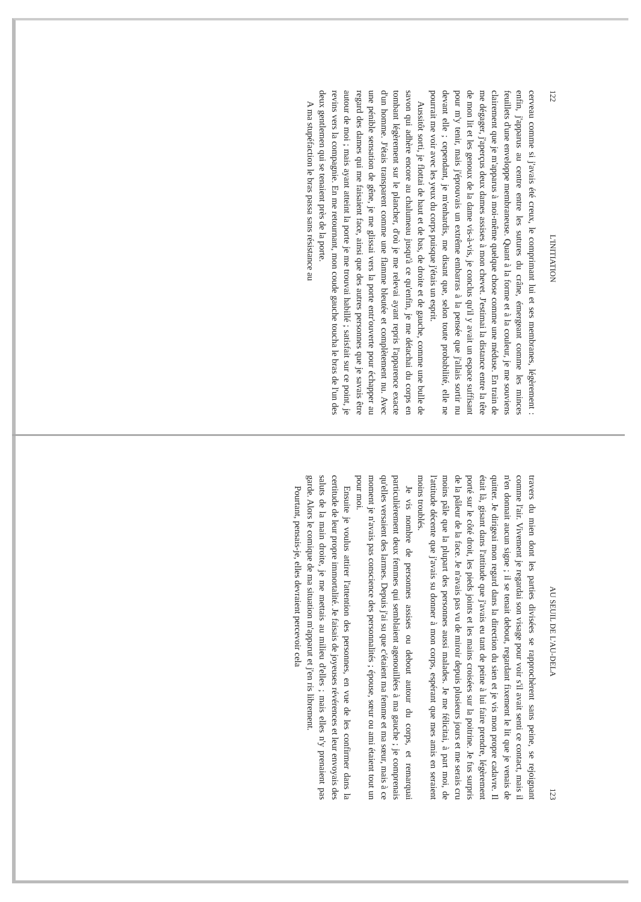122 L'INITIATION
cerveau comme si j'avais été creux, le comprimant lui et ses membranes, légèrement : enfin, j'apparus au centre entre les sutures du crâne, émergeant comme les minces feuillets d'une enveloppe membraneuse. Quant à la forme et à la couleur, je me souviens clairement que je m'apparus à moi-même quelque chose comme une méduse. En train de me dégager, j'aperçus deux dames assises à mon chevet. J'estimai la distance entre la tête de mon lit et les genoux de la dame vis-à-vis, je conclus qu'il y avait un espace suffisant pour m'y tenir, mais j'éprouvais un extrême embarras à la pensée que j'allais sortir nu devant elle ; cependant, je m'enhardis, me disant que, selon toute probabilité, elle ne pourrait me voir avec les yeux du corps puisque j'étais un esprit.
Aussitôt sorti, je flottai de haut et de bas, de droite et de gauche, comme une bulle de savon qui adhère encore au chalumeau jusqu'à ce qu'enfin, je me détachai du corps en tombant légèrement sur le plancher, d'où je me relevai ayant repris l'apparence exacte d'un homme. J'étais transparent comme une flamme bleutée et complètement nu. Avec une pénible sensation de gêne, je me glissai vers la porte entr'ouverte pour échapper au regard des dames qui me faisaient face, ainsi que des autres personnes que je savais être autour de moi ; mais ayant atteint la porte je me trouvai habillé ; satisfait sur ce point, je revins vers la compagnie. En me retournant, mon coude gauche toucha le bras de l'un des deux gentlemen qui se tenaient près de la porte.
A ma stupéfaction le bras passa sans résistance au
AU SEUIL DE L'AU-DELA 123
travers du mien dont les parties divisées se rapprochèrent sans peine, se rejoignant comme l'air. Vivement je regardai son visage pour voir s'il avait senti ce contact, mais il n'en donnait aucun signe ; il se tenait debout, regardant fixement le lit que je venais de quitter. Je dirigeai mon regard dans la direction du sien et je vis mon propre cadavre. Il était là, gisant dans l'attitude que j'avais eu tant de peine à lui faire prendre, légèrement porté sur le côté droit, les pieds joints et les mains croisées sur la poitrine. Je fus surpris de la pâleur de la face. Je n'avais pas vu de miroir depuis plusieurs jours et me serais cru moins pâle que la plupart des personnes aussi malades. Je me félicitai, à part moi, de l'attitude décente que j'avais su donner à mon corps, espérant que mes amis en seraient moins troublés.
Je vis nombre de personnes assises ou debout autour du corps, et remarquai particulièrement deux femmes qui semblaient agenouillées à ma gauche ; je comprenais qu'elles versaient des larmes. Depuis j'ai su que c'étaient ma femme et ma sœur, mais à ce moment je n'avais pas conscience des personnalités ; épouse, sœur ou ami étaient tout un pour moi.
Ensuite je voulus attirer l'attention des personnes, en vue de les confirmer dans la certitude de leur propre immortalité. Je faisais de joyeuses révérences et leur envoyais des saluts de la main droite, je me mettais au milieu d'elles ; mais elles n'y prenaient pas garde. Alors le comique de ma situation m'apparut et j'en ris librement.
Pourtant, pensais-je, elles devraient percevoir cela